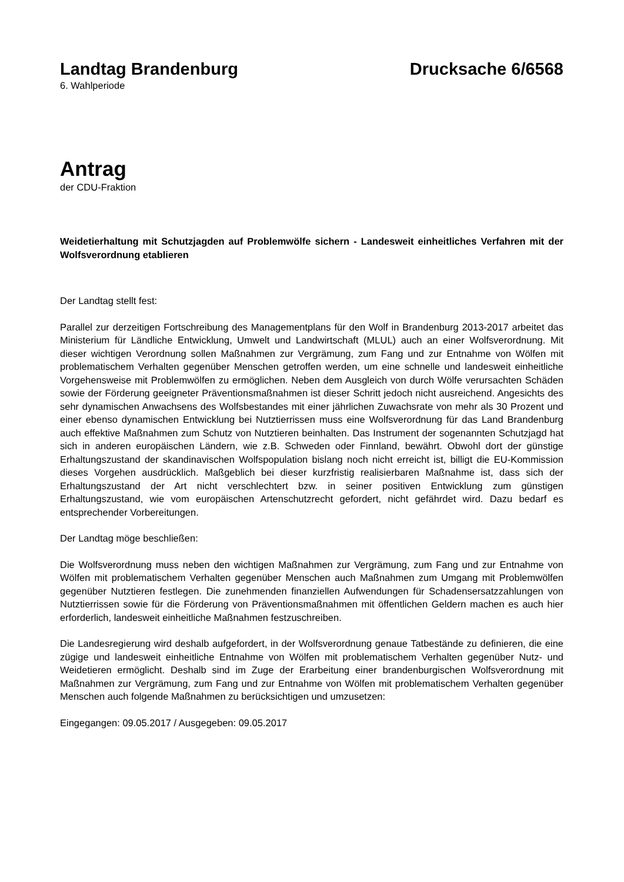Landtag Brandenburg Drucksache 6/6568
6. Wahlperiode
Antrag
der CDU-Fraktion
Weidetierhaltung mit Schutzjagden auf Problemwölfe sichern - Landesweit einheitliches Verfahren mit der Wolfsverordnung etablieren
Der Landtag stellt fest:
Parallel zur derzeitigen Fortschreibung des Managementplans für den Wolf in Brandenburg 2013-2017 arbeitet das Ministerium für Ländliche Entwicklung, Umwelt und Landwirtschaft (MLUL) auch an einer Wolfsverordnung. Mit dieser wichtigen Verordnung sollen Maßnahmen zur Vergrämung, zum Fang und zur Entnahme von Wölfen mit problematischem Verhalten gegenüber Menschen getroffen werden, um eine schnelle und landesweit einheitliche Vorgehensweise mit Problemwölfen zu ermöglichen. Neben dem Ausgleich von durch Wölfe verursachten Schäden sowie der Förderung geeigneter Präventionsmaßnahmen ist dieser Schritt jedoch nicht ausreichend. Angesichts des sehr dynamischen Anwachsens des Wolfsbestandes mit einer jährlichen Zuwachsrate von mehr als 30 Prozent und einer ebenso dynamischen Entwicklung bei Nutztierrissen muss eine Wolfsverordnung für das Land Brandenburg auch effektive Maßnahmen zum Schutz von Nutztieren beinhalten. Das Instrument der sogenannten Schutzjagd hat sich in anderen europäischen Ländern, wie z.B. Schweden oder Finnland, bewährt. Obwohl dort der günstige Erhaltungszustand der skandinavischen Wolfspopulation bislang noch nicht erreicht ist, billigt die EU-Kommission dieses Vorgehen ausdrücklich. Maßgeblich bei dieser kurzfristig realisierbaren Maßnahme ist, dass sich der Erhaltungszustand der Art nicht verschlechtert bzw. in seiner positiven Entwicklung zum günstigen Erhaltungszustand, wie vom europäischen Artenschutzrecht gefordert, nicht gefährdet wird. Dazu bedarf es entsprechender Vorbereitungen.
Der Landtag möge beschließen:
Die Wolfsverordnung muss neben den wichtigen Maßnahmen zur Vergrämung, zum Fang und zur Entnahme von Wölfen mit problematischem Verhalten gegenüber Menschen auch Maßnahmen zum Umgang mit Problemwölfen gegenüber Nutztieren festlegen. Die zunehmenden finanziellen Aufwendungen für Schadensersatzzahlungen von Nutztierrissen sowie für die Förderung von Präventionsmaßnahmen mit öffentlichen Geldern machen es auch hier erforderlich, landesweit einheitliche Maßnahmen festzuschreiben.
Die Landesregierung wird deshalb aufgefordert, in der Wolfsverordnung genaue Tatbestände zu definieren, die eine zügige und landesweit einheitliche Entnahme von Wölfen mit problematischem Verhalten gegenüber Nutz- und Weidetieren ermöglicht. Deshalb sind im Zuge der Erarbeitung einer brandenburgischen Wolfsverordnung mit Maßnahmen zur Vergrämung, zum Fang und zur Entnahme von Wölfen mit problematischem Verhalten gegenüber Menschen auch folgende Maßnahmen zu berücksichtigen und umzusetzen:
Eingegangen: 09.05.2017 / Ausgegeben: 09.05.2017